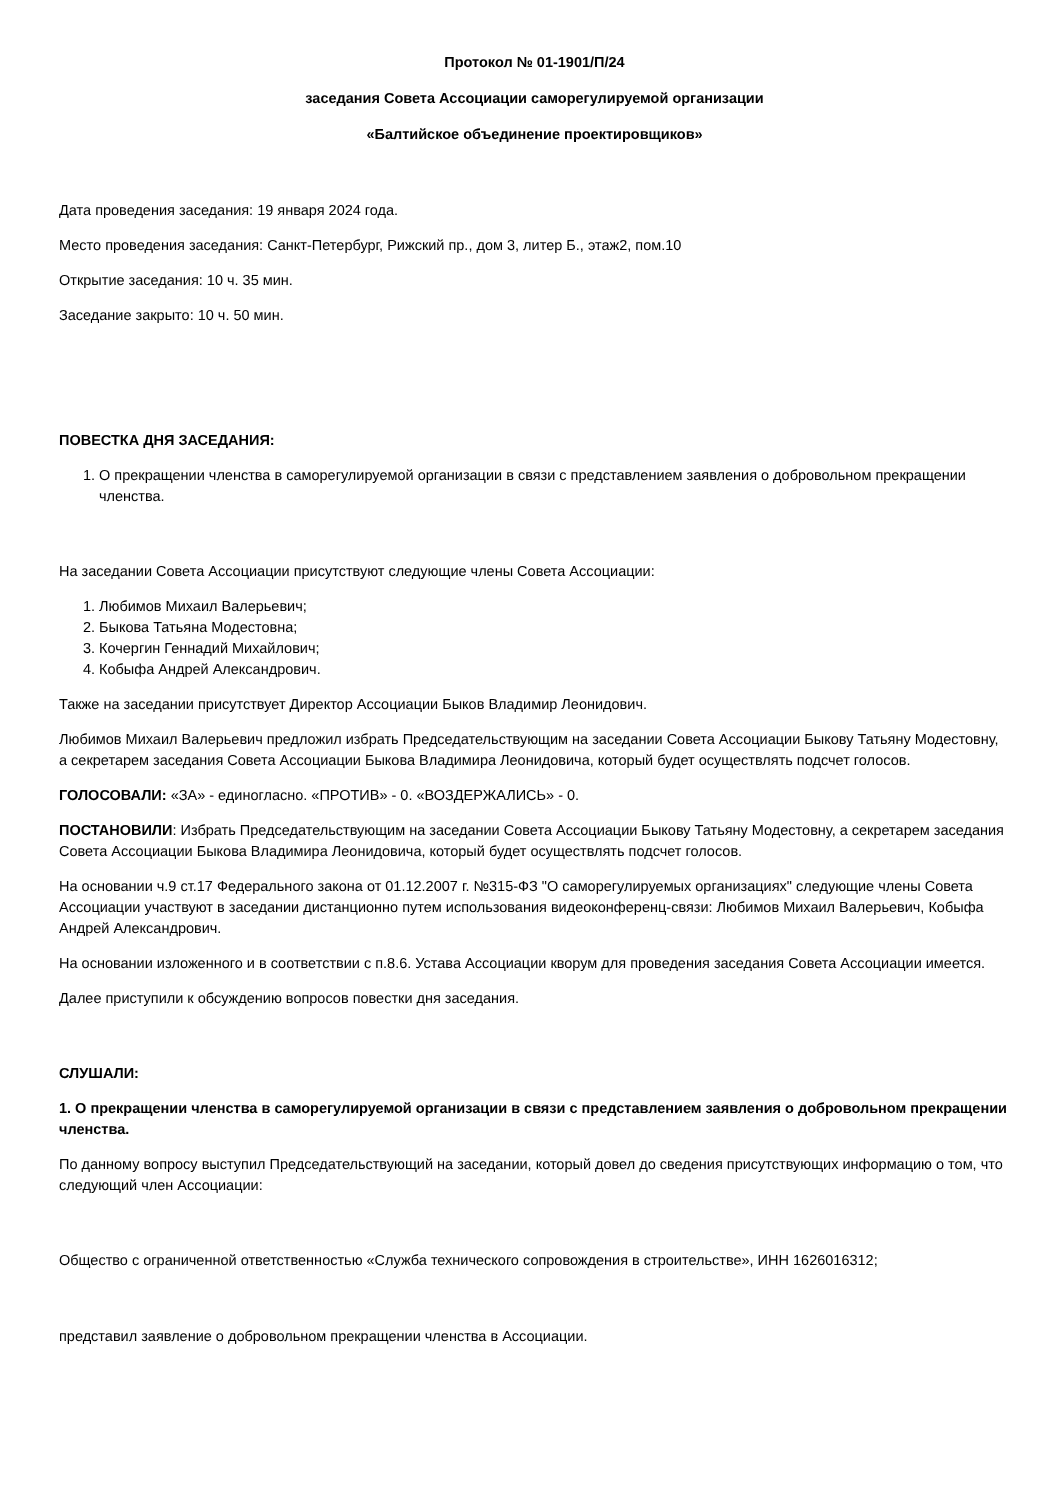Протокол № 01-1901/П/24
заседания Совета Ассоциации саморегулируемой организации
«Балтийское объединение проектировщиков»
Дата проведения заседания: 19 января 2024 года.
Место проведения заседания: Санкт-Петербург, Рижский пр., дом 3, литер Б., этаж2, пом.10
Открытие заседания: 10 ч. 35 мин.
Заседание закрыто: 10 ч. 50 мин.
ПОВЕСТКА ДНЯ ЗАСЕДАНИЯ:
1. О прекращении членства в саморегулируемой организации в связи с представлением заявления о добровольном прекращении членства.
На заседании Совета Ассоциации присутствуют следующие члены Совета Ассоциации:
1. Любимов Михаил Валерьевич;
2. Быкова Татьяна Модестовна;
3. Кочергин Геннадий Михайлович;
4. Кобыфа Андрей Александрович.
Также на заседании присутствует Директор Ассоциации Быков Владимир Леонидович.
Любимов Михаил Валерьевич предложил избрать Председательствующим на заседании Совета Ассоциации Быкову Татьяну Модестовну, а секретарем заседания Совета Ассоциации Быкова Владимира Леонидовича, который будет осуществлять подсчет голосов.
ГОЛОСОВАЛИ: «ЗА» - единогласно. «ПРОТИВ» - 0. «ВОЗДЕРЖАЛИСЬ» - 0.
ПОСТАНОВИЛИ: Избрать Председательствующим на заседании Совета Ассоциации Быкову Татьяну Модестовну, а секретарем заседания Совета Ассоциации Быкова Владимира Леонидовича, который будет осуществлять подсчет голосов.
На основании ч.9 ст.17 Федерального закона от 01.12.2007 г. №315-ФЗ "О саморегулируемых организациях" следующие члены Совета Ассоциации участвуют в заседании дистанционно путем использования видеоконференц-связи: Любимов Михаил Валерьевич, Кобыфа Андрей Александрович.
На основании изложенного и в соответствии с п.8.6. Устава Ассоциации кворум для проведения заседания Совета Ассоциации имеется.
Далее приступили к обсуждению вопросов повестки дня заседания.
СЛУШАЛИ:
1. О прекращении членства в саморегулируемой организации в связи с представлением заявления о добровольном прекращении членства.
По данному вопросу выступил Председательствующий на заседании, который довел до сведения присутствующих информацию о том, что следующий член Ассоциации:
Общество с ограниченной ответственностью «Служба технического сопровождения в строительстве», ИНН 1626016312;
представил заявление о добровольном прекращении членства в Ассоциации.